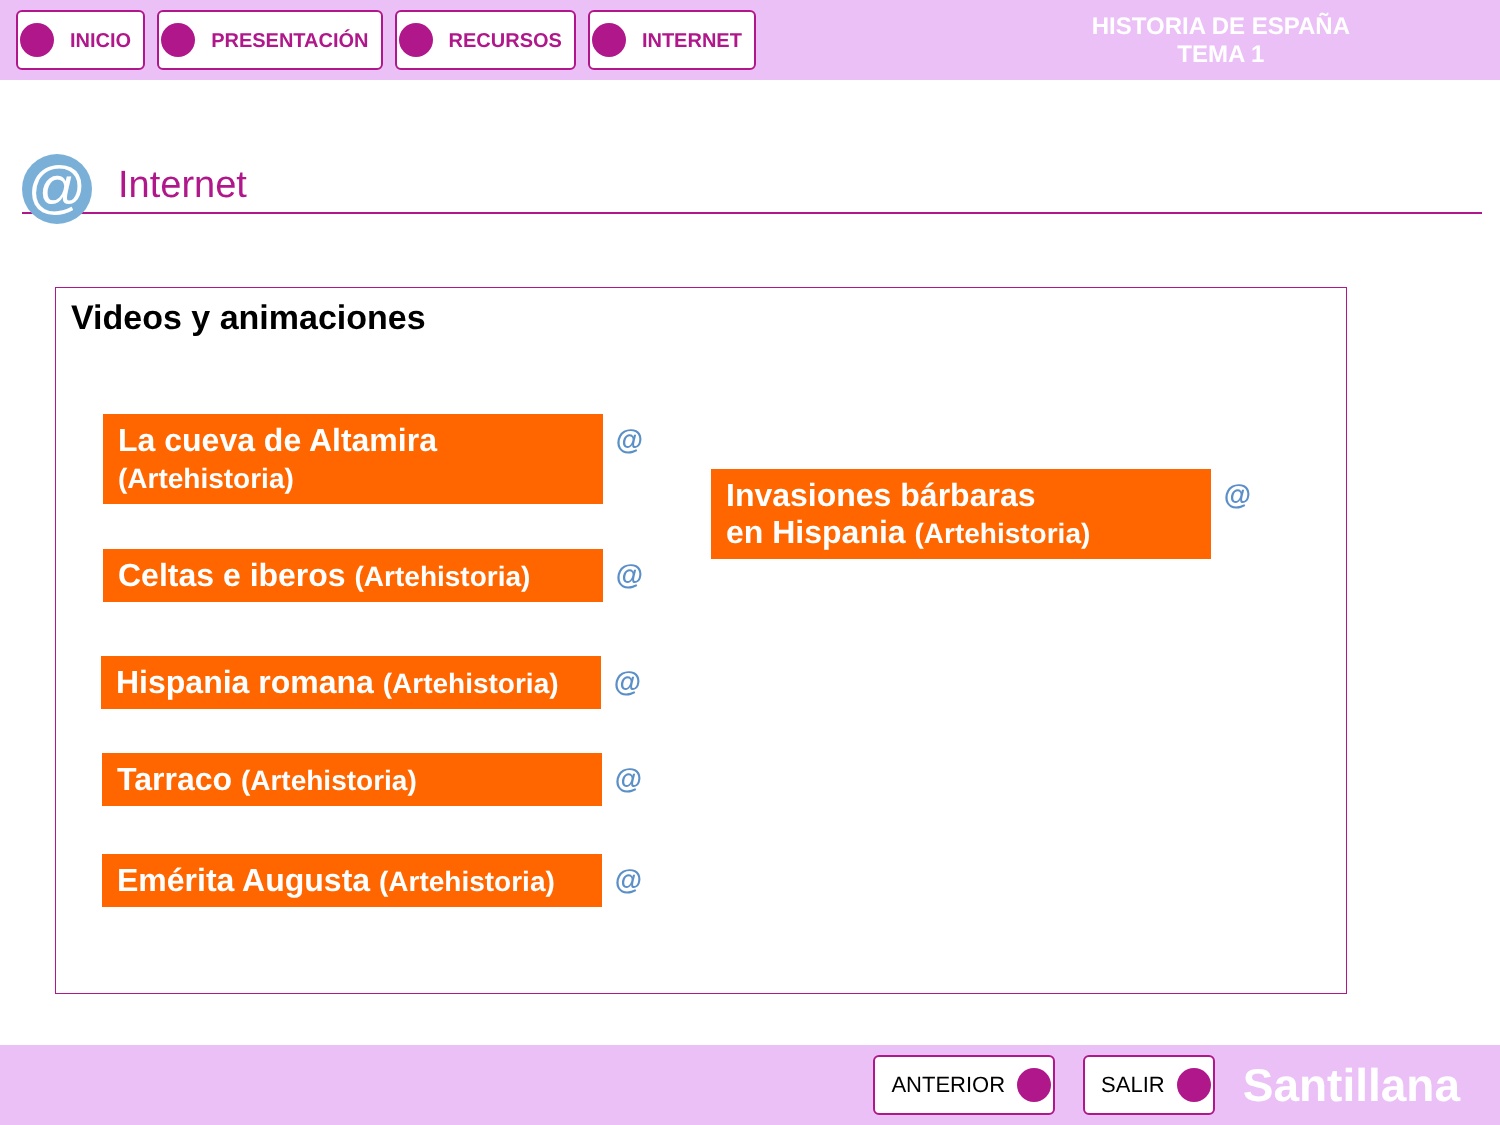INICIO PRESENTACIÓN RECURSOS INTERNET
HISTORIA DE ESPAÑA
TEMA 1
@
Internet
Videos y animaciones
La cueva de Altamira
(Artehistoria)
@
Celtas e iberos (Artehistoria) @
Hispania romana (Artehistoria) @
Tarraco (Artehistoria) @
Emérita Augusta (Artehistoria) @
Invasiones bárbaras
en Hispania (Artehistoria)
@
ANTERIOR SALIR
Santillana